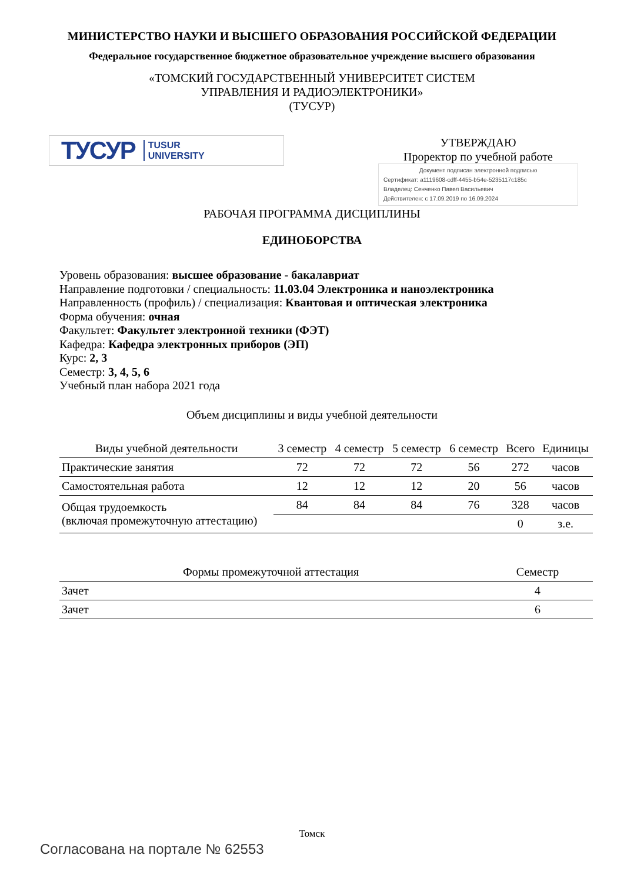МИНИСТЕРСТВО НАУКИ И ВЫСШЕГО ОБРАЗОВАНИЯ РОССИЙСКОЙ ФЕДЕРАЦИИ
Федеральное государственное бюджетное образовательное учреждение высшего образования
«ТОМСКИЙ ГОСУДАРСТВЕННЫЙ УНИВЕРСИТЕТ СИСТЕМ
УПРАВЛЕНИЯ И РАДИОЭЛЕКТРОНИКИ»
(ТУСУР)
ТУСУР TUSUR
UNIVERSITY
УТВЕРЖДАЮ
Проректор по учебной работе
Документ подписан электронной подписью
Сертификат: a1119608-cdff-4455-b54e-5235117c185c
Владелец: Сенченко Павел Васильевич
Действителен: с 17.09.2019 по 16.09.2024
РАБОЧАЯ ПРОГРАММА ДИСЦИПЛИНЫ
ЕДИНОБОРСТВА
Уровень образования: высшее образование - бакалавриат
Направление подготовки / специальность: 11.03.04 Электроника и наноэлектроника
Направленность (профиль) / специализация: Квантовая и оптическая электроника
Форма обучения: очная
Факультет: Факультет электронной техники (ФЭТ)
Кафедра: Кафедра электронных приборов (ЭП)
Курс: 2, 3
Семестр: 3, 4, 5, 6
Учебный план набора 2021 года
Объем дисциплины и виды учебной деятельности
| Виды учебной деятельности | 3 семестр | 4 семестр | 5 семестр | 6 семестр | Всего | Единицы |
| --- | --- | --- | --- | --- | --- | --- |
| Практические занятия | 72 | 72 | 72 | 56 | 272 | часов |
| Самостоятельная работа | 12 | 12 | 12 | 20 | 56 | часов |
| Общая трудоемкость (включая промежуточную аттестацию) | 84 | 84 | 84 | 76 | 328 | часов |
| | | | | | 0 | з.е. |
| Формы промежуточной аттестация | Семестр |
| --- | --- |
| Зачет | 4 |
| Зачет | 6 |
Томск
Согласована на портале № 62553